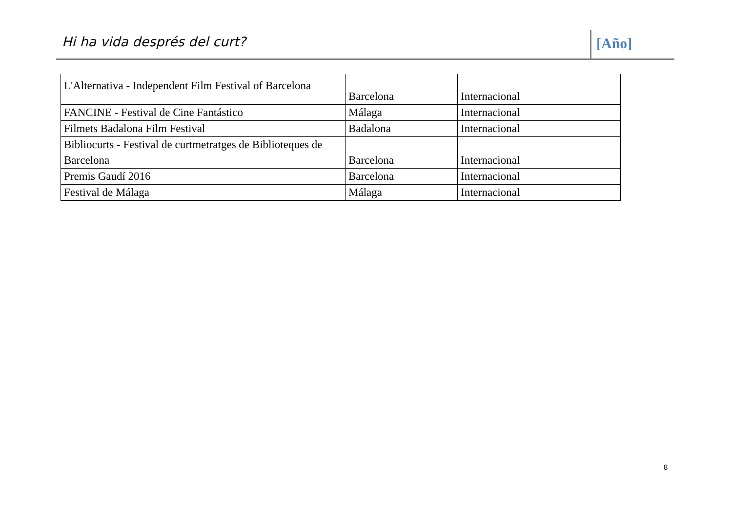Hi ha vida després del curt? [Año]
| L'Alternativa - Independent Film Festival of Barcelona | Barcelona | Internacional |
| FANCINE - Festival de Cine Fantástico | Málaga | Internacional |
| Filmets Badalona Film Festival | Badalona | Internacional |
| Bibliocurts - Festival de curtmetratges de Biblioteques de Barcelona | Barcelona | Internacional |
| Premis Gaudí 2016 | Barcelona | Internacional |
| Festival de Málaga | Málaga | Internacional |
8